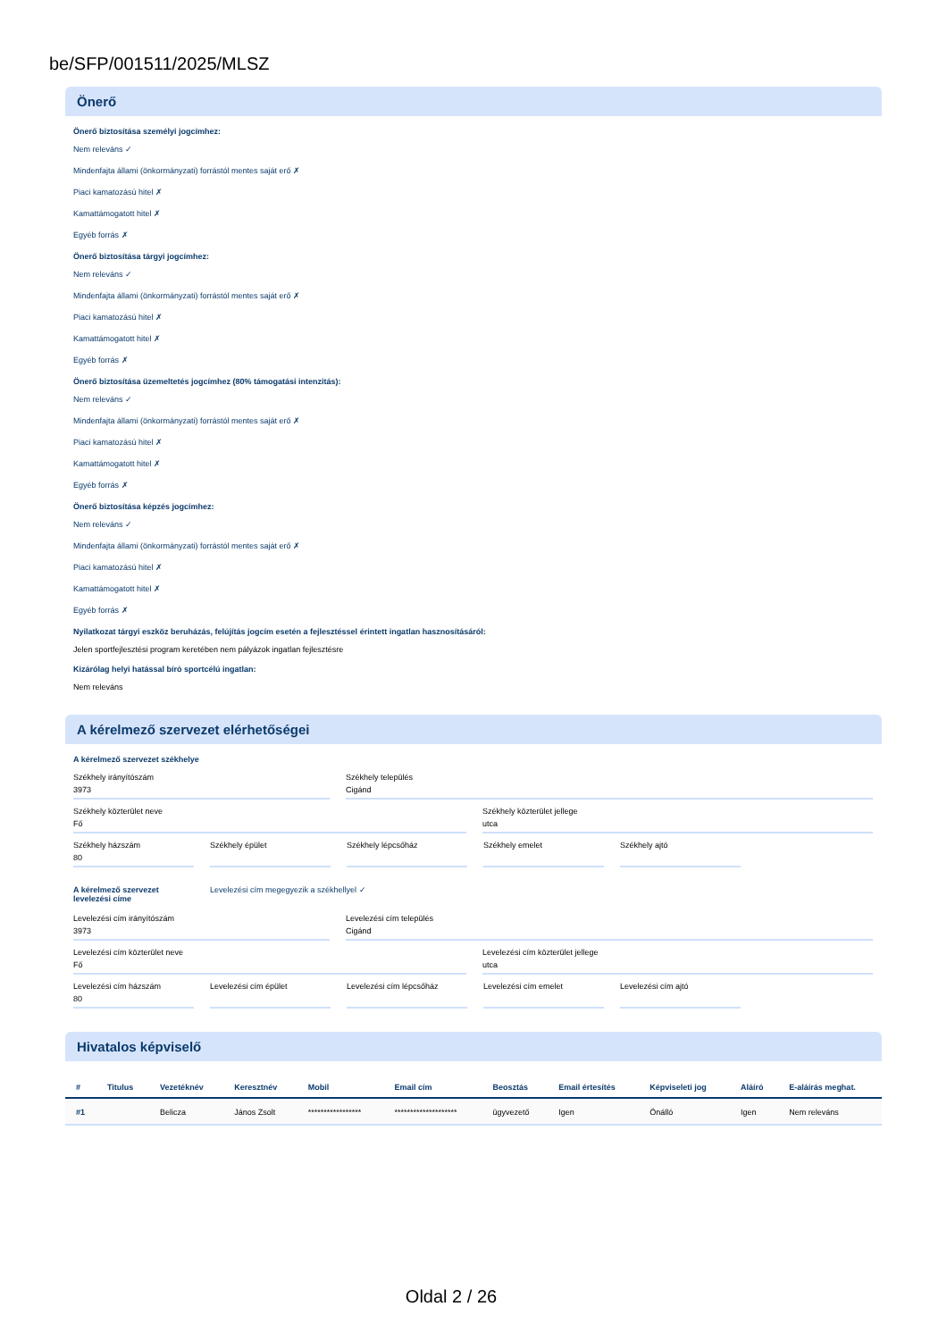be/SFP/001511/2025/MLSZ
Önerő
Önerő biztosítása személyi jogcímhez:
Nem releváns ✓
Mindenfajta állami (önkormányzati) forrástól mentes saját erő ✗
Piaci kamatozású hitel ✗
Kamattámogatott hitel ✗
Egyéb forrás ✗
Önerő biztosítása tárgyi jogcímhez:
Nem releváns ✓
Mindenfajta állami (önkormányzati) forrástól mentes saját erő ✗
Piaci kamatozású hitel ✗
Kamattámogatott hitel ✗
Egyéb forrás ✗
Önerő biztosítása üzemeltetés jogcímhez (80% támogatási intenzitás):
Nem releváns ✓
Mindenfajta állami (önkormányzati) forrástól mentes saját erő ✗
Piaci kamatozású hitel ✗
Kamattámogatott hitel ✗
Egyéb forrás ✗
Önerő biztosítása képzés jogcímhez:
Nem releváns ✓
Mindenfajta állami (önkormányzati) forrástól mentes saját erő ✗
Piaci kamatozású hitel ✗
Kamattámogatott hitel ✗
Egyéb forrás ✗
Nyilatkozat tárgyi eszköz beruházás, felújítás jogcím esetén a fejlesztéssel érintett ingatlan hasznosításáról:
Jelen sportfejlesztési program keretében nem pályázok ingatlan fejlesztésre
Kizárólag helyi hatással bíró sportcélú ingatlan:
Nem releváns
A kérelmező szervezet elérhetőségei
A kérelmező szervezet székhelye
Székhely irányítószám
3973
Székhely település
Cigánd
Székhely közterület neve
Fő
Székhely közterület jellege
utca
Székhely házszám
80
Székhely épület Székhely lépcsőház Székhely emelet Székhely ajtó
A kérelmező szervezet levelezési címe
Levelezési cím megegyezik a székhellyel ✓
Levelezési cím irányítószám
3973
Levelezési cím település
Cigánd
Levelezési cím közterület neve
Fő
Levelezési cím közterület jellege
utca
Levelezési cím házszám
80
Levelezési cím épület Levelezési cím lépcsőház Levelezési cím emelet Levelezési cím ajtó
Hivatalos képviselő
| # | Titulus | Vezetéknév | Keresztnév | Mobil | Email cím | Beosztás | Email értesítés | Képviseleti jog | Aláíró | E-aláírás meghat. |
| --- | --- | --- | --- | --- | --- | --- | --- | --- | --- | --- |
| #1 | | Belicza | János Zsolt | ***************** | ******************** | ügyvezető | Igen | Önálló | Igen | Nem releváns |
Oldal 2 / 26